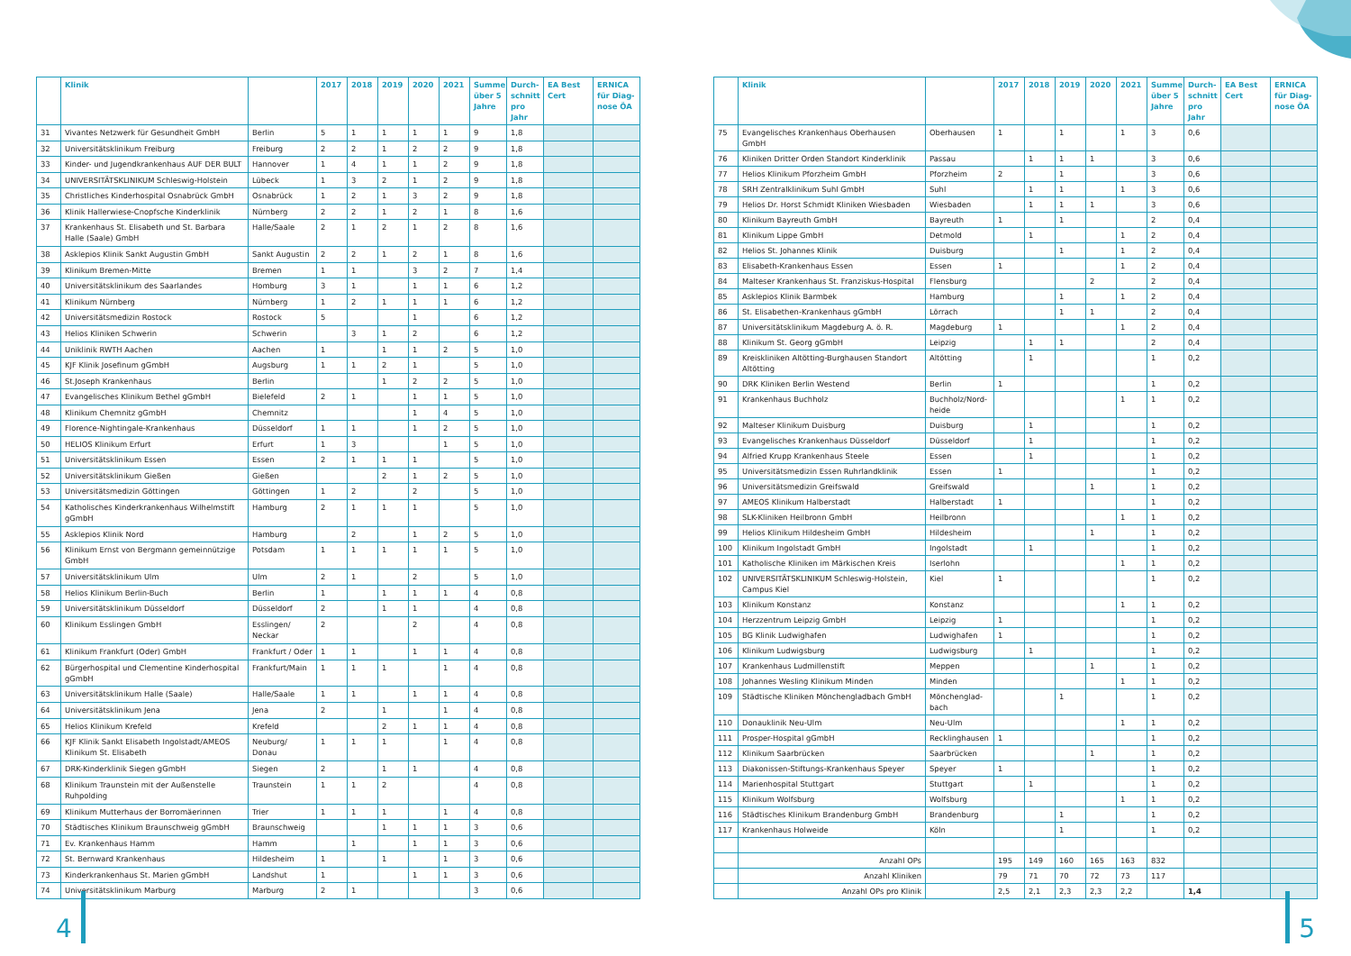| | Klinik | | 2017 | 2018 | 2019 | 2020 | 2021 | Summe über 5 Jahre | Durch-schnitt pro Jahr | EA Best Cert | ERNICA für Diag-nose ÖA |
| --- | --- | --- | --- | --- | --- | --- | --- | --- | --- | --- | --- |
| 31 | Vivantes Netzwerk für Gesundheit GmbH | Berlin | 5 | 1 | 1 | 1 | 1 | 9 | 1,8 | | |
| 32 | Universitätsklinikum Freiburg | Freiburg | 2 | 2 | 1 | 2 | 2 | 9 | 1,8 | | |
| 33 | Kinder- und Jugendkrankenhaus AUF DER BULT | Hannover | 1 | 4 | 1 | 1 | 2 | 9 | 1,8 | | |
| 34 | UNIVERSITÄTSKLINIKUM Schleswig-Holstein | Lübeck | 1 | 3 | 2 | 1 | 2 | 9 | 1,8 | | |
| 35 | Christliches Kinderhospital Osnabrück GmbH | Osnabrück | 1 | 2 | 1 | 3 | 2 | 9 | 1,8 | | |
| 36 | Klinik Hallerwiese-Cnopfsche Kinderklinik | Nürnberg | 2 | 2 | 1 | 2 | 1 | 8 | 1,6 | | |
| 37 | Krankenhaus St. Elisabeth und St. Barbara Halle (Saale) GmbH | Halle/Saale | 2 | 1 | 2 | 1 | 2 | 8 | 1,6 | | |
| 38 | Asklepios Klinik Sankt Augustin GmbH | Sankt Augustin | 2 | 2 | 1 | 2 | 1 | 8 | 1,6 | | |
| 39 | Klinikum Bremen-Mitte | Bremen | 1 | 1 | | 3 | 2 | 7 | 1,4 | | |
| 40 | Universitätsklinikum des Saarlandes | Homburg | 3 | 1 | | 1 | 1 | 6 | 1,2 | | |
| 41 | Klinikum Nürnberg | Nürnberg | 1 | 2 | 1 | 1 | 1 | 6 | 1,2 | | |
| 42 | Universitätsmedizin Rostock | Rostock | 5 | | | 1 | | 6 | 1,2 | | |
| 43 | Helios Kliniken Schwerin | Schwerin | | 3 | 1 | 2 | | 6 | 1,2 | | |
| 44 | Uniklinik RWTH Aachen | Aachen | 1 | | 1 | 1 | 2 | 5 | 1,0 | | |
| 45 | KJF Klinik Josefinum gGmbH | Augsburg | 1 | 1 | 2 | 1 | | 5 | 1,0 | | |
| 46 | St.Joseph Krankenhaus | Berlin | | | 1 | 2 | 2 | 5 | 1,0 | | |
| 47 | Evangelisches Klinikum Bethel gGmbH | Bielefeld | 2 | 1 | | 1 | 1 | 5 | 1,0 | | |
| 48 | Klinikum Chemnitz gGmbH | Chemnitz | | | | 1 | 4 | 5 | 1,0 | | |
| 49 | Florence-Nightingale-Krankenhaus | Düsseldorf | 1 | 1 | | 1 | 2 | 5 | 1,0 | | |
| 50 | HELIOS Klinikum Erfurt | Erfurt | 1 | 3 | | | 1 | 5 | 1,0 | | |
| 51 | Universitätsklinikum Essen | Essen | 2 | 1 | 1 | 1 | | 5 | 1,0 | | |
| 52 | Universitätsklinikum Gießen | Gießen | | | 2 | 1 | 2 | 5 | 1,0 | | |
| 53 | Universitätsmedizin Göttingen | Göttingen | 1 | 2 | | 2 | | 5 | 1,0 | | |
| 54 | Katholisches Kinderkrankenhaus Wilhelmstift gGmbH | Hamburg | 2 | 1 | 1 | 1 | | 5 | 1,0 | | |
| 55 | Asklepios Klinik Nord | Hamburg | | 2 | | 1 | 2 | 5 | 1,0 | | |
| 56 | Klinikum Ernst von Bergmann gemeinnützige GmbH | Potsdam | 1 | 1 | 1 | 1 | 1 | 5 | 1,0 | | |
| 57 | Universitätsklinikum Ulm | Ulm | 2 | 1 | | 2 | | 5 | 1,0 | | |
| 58 | Helios Klinikum Berlin-Buch | Berlin | 1 | | 1 | 1 | 1 | 4 | 0,8 | | |
| 59 | Universitätsklinikum Düsseldorf | Düsseldorf | 2 | | 1 | 1 | | 4 | 0,8 | | |
| 60 | Klinikum Esslingen GmbH | Esslingen/ Neckar | 2 | | | 2 | | 4 | 0,8 | | |
| 61 | Klinikum Frankfurt (Oder) GmbH | Frankfurt / Oder | 1 | 1 | | 1 | 1 | 4 | 0,8 | | |
| 62 | Bürgerhospital und Clementine Kinderhospital gGmbH | Frankfurt/Main | 1 | 1 | 1 | | 1 | 4 | 0,8 | | |
| 63 | Universitätsklinikum Halle (Saale) | Halle/Saale | 1 | 1 | | 1 | 1 | 4 | 0,8 | | |
| 64 | Universitätsklinikum Jena | Jena | 2 | | 1 | | 1 | 4 | 0,8 | | |
| 65 | Helios Klinikum Krefeld | Krefeld | | | 2 | 1 | 1 | 4 | 0,8 | | |
| 66 | KJF Klinik Sankt Elisabeth Ingolstadt/AMEOS Klinikum St. Elisabeth | Neuburg/ Donau | 1 | 1 | 1 | | 1 | 4 | 0,8 | | |
| 67 | DRK-Kinderklinik Siegen gGmbH | Siegen | 2 | | 1 | 1 | | 4 | 0,8 | | |
| 68 | Klinikum Traunstein mit der Außenstelle Ruhpolding | Traunstein | 1 | 1 | 2 | | | 4 | 0,8 | | |
| 69 | Klinikum Mutterhaus der Borromäerinnen | Trier | 1 | 1 | 1 | | 1 | 4 | 0,8 | | |
| 70 | Städtisches Klinikum Braunschweig gGmbH | Braunschweig | | | 1 | 1 | 1 | 3 | 0,6 | | |
| 71 | Ev. Krankenhaus Hamm | Hamm | | 1 | | 1 | 1 | 3 | 0,6 | | |
| 72 | St. Bernward Krankenhaus | Hildesheim | 1 | | 1 | | 1 | 3 | 0,6 | | |
| 73 | Kinderkrankenhaus St. Marien gGmbH | Landshut | 1 | | | 1 | 1 | 3 | 0,6 | | |
| 74 | Universitätsklinikum Marburg | Marburg | 2 | 1 | | | | 3 | 0,6 | | |
| | Klinik | | 2017 | 2018 | 2019 | 2020 | 2021 | Summe über 5 Jahre | Durch-schnitt pro Jahr | EA Best Cert | ERNICA für Diag-nose ÖA |
| --- | --- | --- | --- | --- | --- | --- | --- | --- | --- | --- | --- |
| 75 | Evangelisches Krankenhaus Oberhausen GmbH | Oberhausen | 1 | | 1 | | 1 | 3 | 0,6 | | |
| 76 | Kliniken Dritter Orden Standort Kinderklinik | Passau | | 1 | 1 | 1 | | 3 | 0,6 | | |
| 77 | Helios Klinikum Pforzheim GmbH | Pforzheim | 2 | | 1 | | | 3 | 0,6 | | |
| 78 | SRH Zentralklinikum Suhl GmbH | Suhl | | 1 | 1 | | 1 | 3 | 0,6 | | |
| 79 | Helios Dr. Horst Schmidt Kliniken Wiesbaden | Wiesbaden | | 1 | 1 | 1 | | 3 | 0,6 | | |
| 80 | Klinikum Bayreuth GmbH | Bayreuth | 1 | | 1 | | | 2 | 0,4 | | |
| 81 | Klinikum Lippe GmbH | Detmold | | 1 | | | 1 | 2 | 0,4 | | |
| 82 | Helios St. Johannes Klinik | Duisburg | | | 1 | | 1 | 2 | 0,4 | | |
| 83 | Elisabeth-Krankenhaus Essen | Essen | 1 | | | | 1 | 2 | 0,4 | | |
| 84 | Malteser Krankenhaus St. Franziskus-Hospital | Flensburg | | | | 2 | | 2 | 0,4 | | |
| 85 | Asklepios Klinik Barmbek | Hamburg | | | 1 | | 1 | 2 | 0,4 | | |
| 86 | St. Elisabethen-Krankenhaus gGmbH | Lörrach | | | 1 | 1 | | 2 | 0,4 | | |
| 87 | Universitätsklinikum Magdeburg A. ö. R. | Magdeburg | 1 | | | | 1 | 2 | 0,4 | | |
| 88 | Klinikum St. Georg gGmbH | Leipzig | | 1 | 1 | | | 2 | 0,4 | | |
| 89 | Kreiskliniken Altötting-Burghausen Standort Altötting | Altötting | | 1 | | | | 1 | 0,2 | | |
| 90 | DRK Kliniken Berlin Westend | Berlin | 1 | | | | | 1 | 0,2 | | |
| 91 | Krankenhaus Buchholz | Buchholz/Nord-heide | | | | | 1 | 1 | 0,2 | | |
| 92 | Malteser Klinikum Duisburg | Duisburg | | 1 | | | | 1 | 0,2 | | |
| 93 | Evangelisches Krankenhaus Düsseldorf | Düsseldorf | | 1 | | | | 1 | 0,2 | | |
| 94 | Alfried Krupp Krankenhaus Steele | Essen | | 1 | | | | 1 | 0,2 | | |
| 95 | Universitätsmedizin Essen Ruhrlandklinik | Essen | 1 | | | | | 1 | 0,2 | | |
| 96 | Universitätsmedizin Greifswald | Greifswald | | | | 1 | | 1 | 0,2 | | |
| 97 | AMEOS Klinikum Halberstadt | Halberstadt | 1 | | | | | 1 | 0,2 | | |
| 98 | SLK-Kliniken Heilbronn GmbH | Heilbronn | | | | | 1 | 1 | 0,2 | | |
| 99 | Helios Klinikum Hildesheim GmbH | Hildesheim | | | | 1 | | 1 | 0,2 | | |
| 100 | Klinikum Ingolstadt GmbH | Ingolstadt | | 1 | | | | 1 | 0,2 | | |
| 101 | Katholische Kliniken im Märkischen Kreis | Iserlohn | | | | | 1 | 1 | 0,2 | | |
| 102 | UNIVERSITÄTSKLINIKUM Schleswig-Holstein, Campus Kiel | Kiel | 1 | | | | | 1 | 0,2 | | |
| 103 | Klinikum Konstanz | Konstanz | | | | | 1 | 1 | 0,2 | | |
| 104 | Herzzentrum Leipzig GmbH | Leipzig | 1 | | | | | 1 | 0,2 | | |
| 105 | BG Klinik Ludwighafen | Ludwighafen | 1 | | | | | 1 | 0,2 | | |
| 106 | Klinikum Ludwigsburg | Ludwigsburg | | 1 | | | | 1 | 0,2 | | |
| 107 | Krankenhaus Ludmillenstift | Meppen | | | | 1 | | 1 | 0,2 | | |
| 108 | Johannes Wesling Klinikum Minden | Minden | | | | | 1 | 1 | 0,2 | | |
| 109 | Städtische Kliniken Mönchengladbach GmbH | Mönchenglad-bach | | | 1 | | | 1 | 0,2 | | |
| 110 | Donauklinik Neu-Ulm | Neu-Ulm | | | | | 1 | 1 | 0,2 | | |
| 111 | Prosper-Hospital gGmbH | Recklinghausen | 1 | | | | | 1 | 0,2 | | |
| 112 | Klinikum Saarbrücken | Saarbrücken | | | | 1 | | 1 | 0,2 | | |
| 113 | Diakonissen-Stiftungs-Krankenhaus Speyer | Speyer | 1 | | | | | 1 | 0,2 | | |
| 114 | Marienhospital Stuttgart | Stuttgart | | 1 | | | | 1 | 0,2 | | |
| 115 | Klinikum Wolfsburg | Wolfsburg | | | | | 1 | 1 | 0,2 | | |
| 116 | Städtisches Klinikum Brandenburg GmbH | Brandenburg | | | 1 | | | 1 | 0,2 | | |
| 117 | Krankenhaus Holweide | Köln | | | 1 | | | 1 | 0,2 | | |
| | Anzahl OPs | | 195 | 149 | 160 | 165 | 163 | 832 | | | |
| | Anzahl Kliniken | | 79 | 71 | 70 | 72 | 73 | 117 | | | |
| | Anzahl OPs pro Klinik | | 2,5 | 2,1 | 2,3 | 2,3 | 2,2 | | 1,4 | | |
4 5